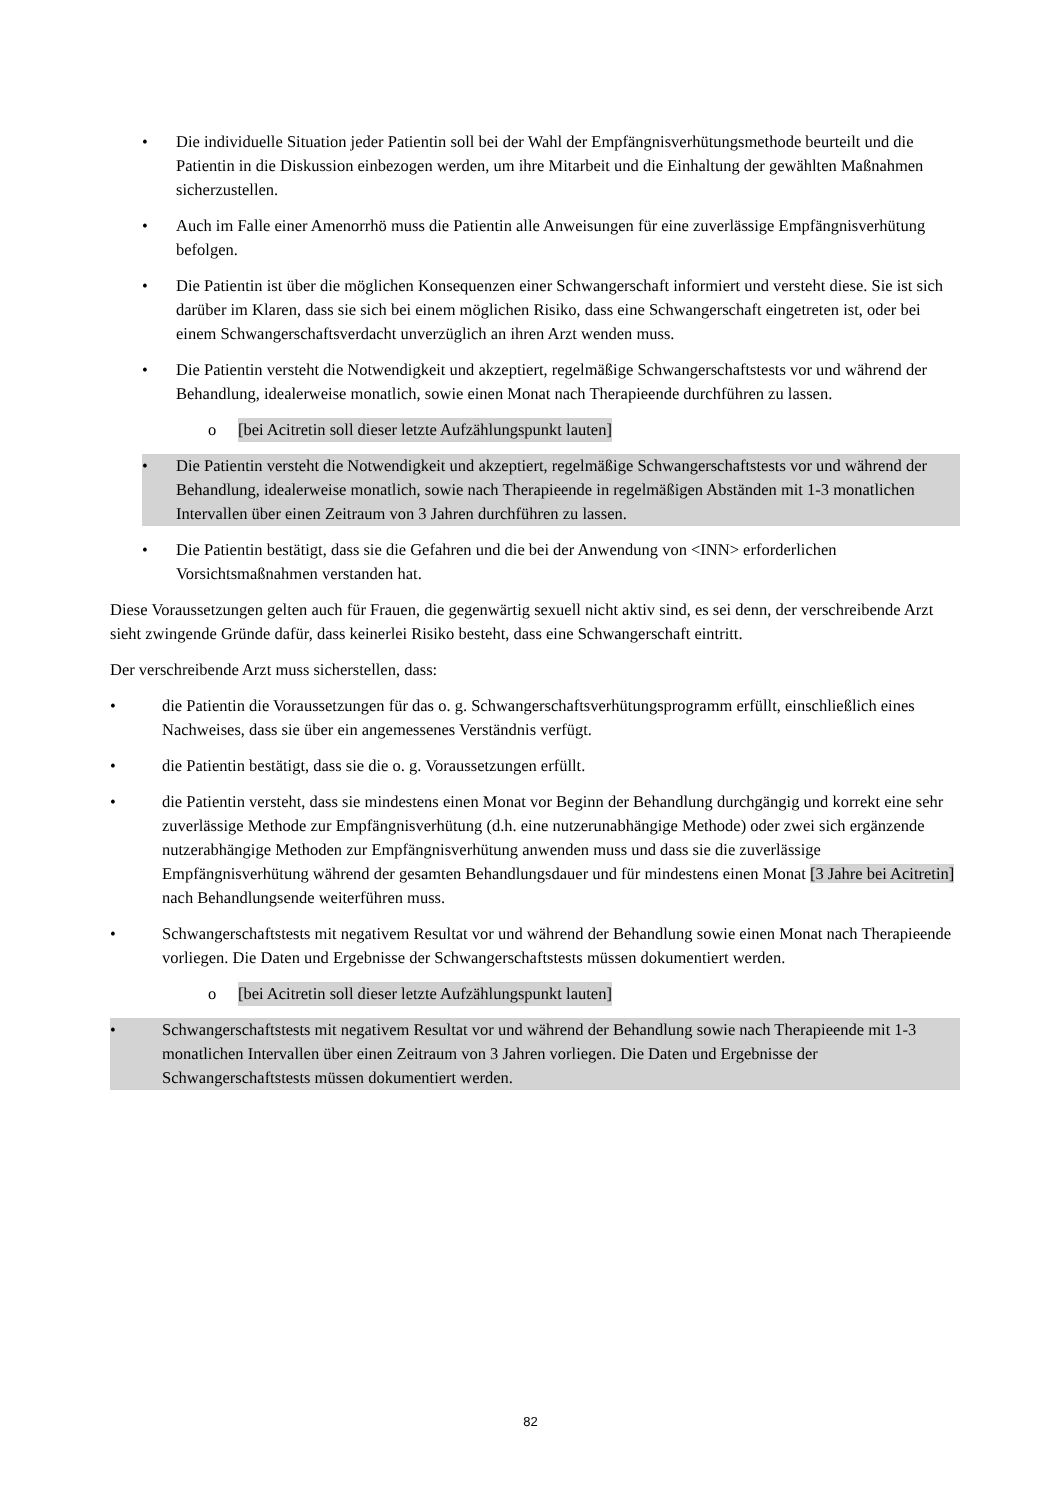• Die individuelle Situation jeder Patientin soll bei der Wahl der Empfängnisverhütungsmethode beurteilt und die Patientin in die Diskussion einbezogen werden, um ihre Mitarbeit und die Einhaltung der gewählten Maßnahmen sicherzustellen.
• Auch im Falle einer Amenorrhö muss die Patientin alle Anweisungen für eine zuverlässige Empfängnisverhütung befolgen.
• Die Patientin ist über die möglichen Konsequenzen einer Schwangerschaft informiert und versteht diese. Sie ist sich darüber im Klaren, dass sie sich bei einem möglichen Risiko, dass eine Schwangerschaft eingetreten ist, oder bei einem Schwangerschaftsverdacht unverzüglich an ihren Arzt wenden muss.
• Die Patientin versteht die Notwendigkeit und akzeptiert, regelmäßige Schwangerschaftstests vor und während der Behandlung, idealerweise monatlich, sowie einen Monat nach Therapieende durchführen zu lassen.
o [bei Acitretin soll dieser letzte Aufzählungspunkt lauten]
• Die Patientin versteht die Notwendigkeit und akzeptiert, regelmäßige Schwangerschaftstests vor und während der Behandlung, idealerweise monatlich, sowie nach Therapieende in regelmäßigen Abständen mit 1-3 monatlichen Intervallen über einen Zeitraum von 3 Jahren durchführen zu lassen.
• Die Patientin bestätigt, dass sie die Gefahren und die bei der Anwendung von <INN> erforderlichen Vorsichtsmaßnahmen verstanden hat.
Diese Voraussetzungen gelten auch für Frauen, die gegenwärtig sexuell nicht aktiv sind, es sei denn, der verschreibende Arzt sieht zwingende Gründe dafür, dass keinerlei Risiko besteht, dass eine Schwangerschaft eintritt.
Der verschreibende Arzt muss sicherstellen, dass:
• die Patientin die Voraussetzungen für das o. g. Schwangerschaftsverhütungsprogramm erfüllt, einschließlich eines Nachweises, dass sie über ein angemessenes Verständnis verfügt.
• die Patientin bestätigt, dass sie die o. g. Voraussetzungen erfüllt.
• die Patientin versteht, dass sie mindestens einen Monat vor Beginn der Behandlung durchgängig und korrekt eine sehr zuverlässige Methode zur Empfängnisverhütung (d.h. eine nutzerunabhängige Methode) oder zwei sich ergänzende nutzerabhängige Methoden zur Empfängnisverhütung anwenden muss und dass sie die zuverlässige Empfängnisverhütung während der gesamten Behandlungsdauer und für mindestens einen Monat [3 Jahre bei Acitretin] nach Behandlungsende weiterführen muss.
• Schwangerschaftstests mit negativem Resultat vor und während der Behandlung sowie einen Monat nach Therapieende vorliegen. Die Daten und Ergebnisse der Schwangerschaftstests müssen dokumentiert werden.
o [bei Acitretin soll dieser letzte Aufzählungspunkt lauten]
• Schwangerschaftstests mit negativem Resultat vor und während der Behandlung sowie nach Therapieende mit 1-3 monatlichen Intervallen über einen Zeitraum von 3 Jahren vorliegen. Die Daten und Ergebnisse der Schwangerschaftstests müssen dokumentiert werden.
82